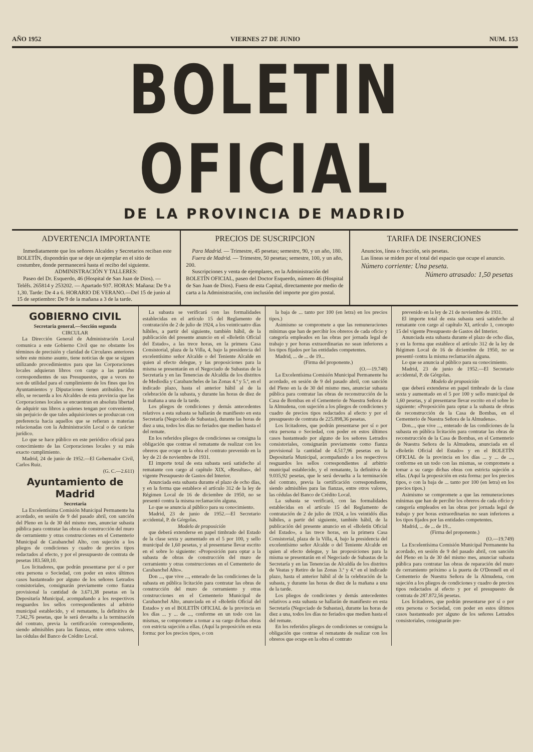AÑO 1952 VIERNES 27 DE JUNIO NUM. 153
BOLETIN OFICIAL
DE LA PROVINCIA DE MADRID
ADVERTENCIA IMPORTANTE
Inmediatamente que los señores Alcaldes y Secretarios reciban este BOLETÍN, dispondrán que se deje un ejemplar en el sitio de costumbre, donde permanecerá hasta el recibo del siguiente.
ADMINISTRACIÓN Y TALLERES:
Paseo del Dr. Esquerdo, 46 (Hospital de San Juan de Dios). — Teléfs. 265814 y 253202. — Apartado 937. HORAS: Mañana: De 9 a 1,30. Tarde: De 4 a 6. HORARIO DE VERANO.—Del 15 de junio al 15 de septiembre: De 9 de la mañana a 3 de la tarde.
PRECIOS DE SUSCRIPCION
Para Madrid. — Trimestre, 45 pesetas; semestre, 90, y un año, 180.
Fuera de Madrid. — Trimestre, 50 pesetas; semestre, 100, y un año, 200.
Suscripciones y venta de ejemplares, en la Administración del BOLETÍN OFICIAL, paseo del Doctor Esquerdo, número 46 (Hospital de San Juan de Dios). Fuera de esta Capital, directamente por medio de carta a la Administración, con inclusión del importe por giro postal.
TARIFA DE INSERCIONES
Anuncios, línea o fracción, seis pesetas.
Las líneas se miden por el total del espacio que ocupe el anuncio.
Número corriente: Una peseta.
Número atrasado: 1,50 pesetas
GOBIERNO CIVIL
Secretaria general.—Sección segunda
CIRCULAR
La Dirección General de Administración Local comunica a este Gobierno Civil que no obstante los términos de precisión y claridad de Circulares anteriores sobre este mismo asunto, tiene noticias de que se siguen utilizando procedimientos para que las Corporaciones locales adquieran libros con cargo a las partidas correspondientes de sus Presupuestos, que a veces no son de utilidad para el cumplimiento de los fines que los Ayuntamientos y Diputaciones tienen atribuídos. Por ello, se recuerda a los Alcaldes de esta provincia que las Corporaciones locales se encuentran en absoluta libertad de adquirir sus libros a quienes tengan por conveniente, sin perjuicio de que tales adquisiciones se produzcan con preferencia hacia aquellos que se refieran a materias relacionadas con la Administración Local o de carácter jurídico.
Lo que se hace público en este periódico oficial para conocimiento de las Corporaciones locales y su más exacto cumplimiento.
Madrid, 24 de junio de 1952.—El Gobernador Civil, Carlos Ruiz.
(G. C.—2.611)
Ayuntamiento de Madrid
Secretaria
La Excelentísima Comisión Municipal Permanente ha acordado, en sesión de 9 del pasado abril, con sanción del Pleno en la de 30 del mismo mes, anunciar subasta pública para contratar las obras de construcción del muro de cerramiento y otras construcciones en el Cementerio Municipal de Carabanchel Alto, con sujeción a los pliegos de condiciones y cuadro de precios tipos redactados al efecto, y por el presupuesto de contrata de pesetas 183.569,10.
Los licitadores, que podrán presentarse por sí o por otra persona o Sociedad, con poder en estos últimos casos bastanteado por alguno de los señores Letrados consistoriales, consignarán previamente como fianza provisional la cantidad de 3.671,38 pesetas en la Depositaría Municipal, acompañando a los respectivos resguardos los sellos correspondientes al arbitrio municipal establecido, y el rematante, la definitiva de 7.342,76 pesetas, que le será devuelta a la terminación del contrato, previa la certificación correspondiente, siendo admisibles para las fianzas, entre otros valores, las cédulas del Banco de Crédito Local.
La subasta se verificará con las formalidades establecidas en el artículo 15 del Reglamento de contratación de 2 de julio de 1924, a los veinticuatro días hábiles, a partir del siguiente, también hábil, de la publicación del presente anuncio en el «Boletín Oficial del Estado», a las trece horas, en la primera Casa Consistorial, plaza de la Villa, 4, bajo la presidencia del excelentísimo señor Alcalde o del Teniente Alcalde en quien al efecto delegue, y las proposiciones para la misma se presentarán en el Negociado de Subastas de la Secretaría y en las Tenencias de Alcaldía de los distritos de Mediodía y Carabancheles de las Zonas 4.ª y 5.ª, en el indicado plazo, hasta el anterior hábil al de la celebración de la subasta, y durante las horas de diez de la mañana a una de la tarde.
Los pliegos de condiciones y demás antecedentes relativos a esta subasta se hallarán de manifiesto en esta Secretaría (Negociado de Subastas), durante las horas de diez a una, todos los días no feriados que medien hasta el del remate.
En los referidos pliegos de condiciones se consigna la obligación que contrae el rematante de realizar con los obreros que ocupe en la obra el contrato prevenido en la ley de 21 de noviembre de 1931.
El importe total de esta subasta será satisfecho al rematante con cargo al capítulo XIX, «Resultas», del vigente Presupuesto de Gastos del Interior.
Anunciada esta subasta durante el plazo de ocho días, y en la forma que establece el artículo 312 de la ley de Régimen Local de 16 de diciembre de 1950, no se presentó contra la misma reclamación alguna.
Lo que se anuncia al público para su conocimiento.
Madrid, 23 de junio de 1952.—El Secretario accidental, P. de Górgolas.
Modelo de proposición
que deberá extenderse en papel timbrado del Estado de la clase sexta y aumentado en el 5 por 100, y sello municipal de 1,60 pesetas, y al presentarse llevar escrito en el sobre lo siguiente: «Proposición para optar a la subasta de obras de construcción del muro de cerramiento y otras construcciones en el Cementerio de Carabanchel Alto».
Don ..., que vive ..., enterado de las condiciones de la subasta en pública licitación para contratar las obras de construcción del muro de cerramiento y otras construcciones en el Cementerio Municipal de Carabanchel Alto, anunciada en el «Boletín Oficial del Estado» y en el BOLETÍN OFICIAL de la provincia en los días ... y ... de ..., conforme en un todo con las mismas, se compromete a tomar a su cargo dichas obras con estricta sujeción a ellas. (Aquí la proposición en esta forma: por los precios tipos, o con
la baja de ... tanto por 100 (en letra) en los precios tipos.)
Asimismo se compromete a que las remuneraciones mínimas que han de percibir los obreros de cada oficio y categoría empleados en las obras por jornada legal de trabajo y por horas extraordinarias no sean inferiores a los tipos fijados por las entidades competentes.
Madrid, ... de ... de 19...
(Firma del proponente.)
(O.—19.748)
La Excelentísima Comisión Municipal Permanente ha acordado, en sesión de 9 del pasado abril, con sanción del Pleno en la de 30 del mismo mes, anunciar subasta pública para contratar las obras de reconstrucción de la Casa de Bombas en el Cementerio de Nuestra Señora de la Almudena, con sujeción a los pliegos de condiciones y cuadro de precios tipos redactados al efecto y por el presupuesto de contrata de 225.898,36 pesetas.
Los licitadores, que podrán presentarse por sí o por otra persona o Sociedad, con poder en estos últimos casos bastanteado por alguno de los señores Letrados consistoriales, consignarán previamente como fianza provisional la cantidad de 4.517,96 pesetas en la Depositaría Municipal, acompañando a los respectivos resguardos los sellos correspondientes al arbitrio municipal establecido, y el rematante, la definitiva de 9.035,92 pesetas, que le será devuelta a la terminación del contrato, previa la certificación correspondiente, siendo admisibles para las fianzas, entre otros valores, las cédulas del Banco de Crédito Local.
La subasta se verificará, con las formalidades establecidas en el artículo 15 del Reglamento de contratación de 2 de julio de 1924, a los veintidós días hábiles, a partir del siguiente, también hábil, de la publicación del presente anuncio en el «Boletín Oficial del Estado», a las trece horas, en la primera Casa Consistorial, plaza de la Villa, 4, bajo la presidencia del excelentísimo señor Alcalde o del Teniente Alcalde en quien al efecto delegue, y las proposiciones para la misma se presentarán en el Negociado de Subastas de la Secretaría y en las Tenencias de Alcaldía de los distritos de Veatas y Retiro de las Zonas 3.ª y 4.ª en el indicado plazo, hasta el anterior hábil al de la celebración de la subasta, y durante las horas de diez de la mañana a una de la tarde.
Los pliegos de condiciones y demás antecedentes relativos a esta subasta se hallarán de manifiesto en esta Secretaría (Negociado de Subastas), durante las horas de diez a una, todos los días no feriados que medien hasta el del remate.
En los referidos pliegos de condiciones se consigna la obligación que contrae el rematante de realizar con los obreros que ocupe en la obra el contrato
prevenido en la ley de 21 de noviembre de 1931.
El importe total de esta subasta será satisfecho al rematante con cargo al capítulo XI, artículo 1, concepto 15 del vigente Presupuesto de Gastos del Interior.
Anunciada esta subasta durante el plazo de ocho días, y en la forma que establece el artículo 312 de la ley de Régimen Local de 16 de diciembre de 1950, no se presentó contra la misma reclamación alguna.
Lo que se anuncia al público para su conocimiento.
Madrid, 23 de junio de 1952.—El Secretario accidental, P. de Górgolas.
Modelo de proposición
que deberá extenderse en papel timbrado de la clase sexta y aumentado en el 5 por 100 y sello municipal de 1,60 pesetas, y al presentarse llevar escrito en el sobre lo siguiente: «Proposición para optar a la subasta de obras de reconstrucción de la Casa de Bombas, en el Cementerio de Nuestra Señora de la Almudena».
Don..., que vive ..., enterado de las condiciones de la subasta en pública licitación para contratar las obras de reconstrucción de la Casa de Bombas, en el Cementerio de Nuestra Señora de la Almudena, anunciada en el «Boletín Oficial del Estado» y en el BOLETÍN OFICIAL de la provincia en los días ... y ... de ..., conforme en un todo con las mismas, se compromete a tomar a su cargo dichas obras con estricta sujeción a ellas. (Aquí la proposición en esta forma: por los precios tipos, o con la baja de ... tanto por 100 (en letra) en los precios tipos.)
Asimismo se compromete a que las remuneraciones mínimas que han de percibir los obreros de cada oficio y categoría empleados en las obras por jornada legal de trabajo y por horas extraordinarias no sean inferiores a los tipos fijados por las entidades competentes.
Madrid, ... de ... de 19...
(Firma del proponente.)
(O.—19.749)
La Excelentísima Comisión Municipal Permanente ha acordado, en sesión de 9 del pasado abril, con sanción del Pleno en la de 30 del mismo mes, anunciar subasta pública para contratar las obras de reparación del muro de cerramiento próximo a la puerta de O'Donnell en el Cementerio de Nuestra Señora de la Almudena, con sujeción a los pliegos de condiciones y cuadro de precios tipos redactados al efecto y por el presupuesto de contrata de 287.872,56 pesetas.
Los licitadores, que podrán presentarse por sí o por otra persona o Sociedad, con poder en estos últimos casos bastanteado por alguno de los señores Letrados consistoriales, consignarán pre-